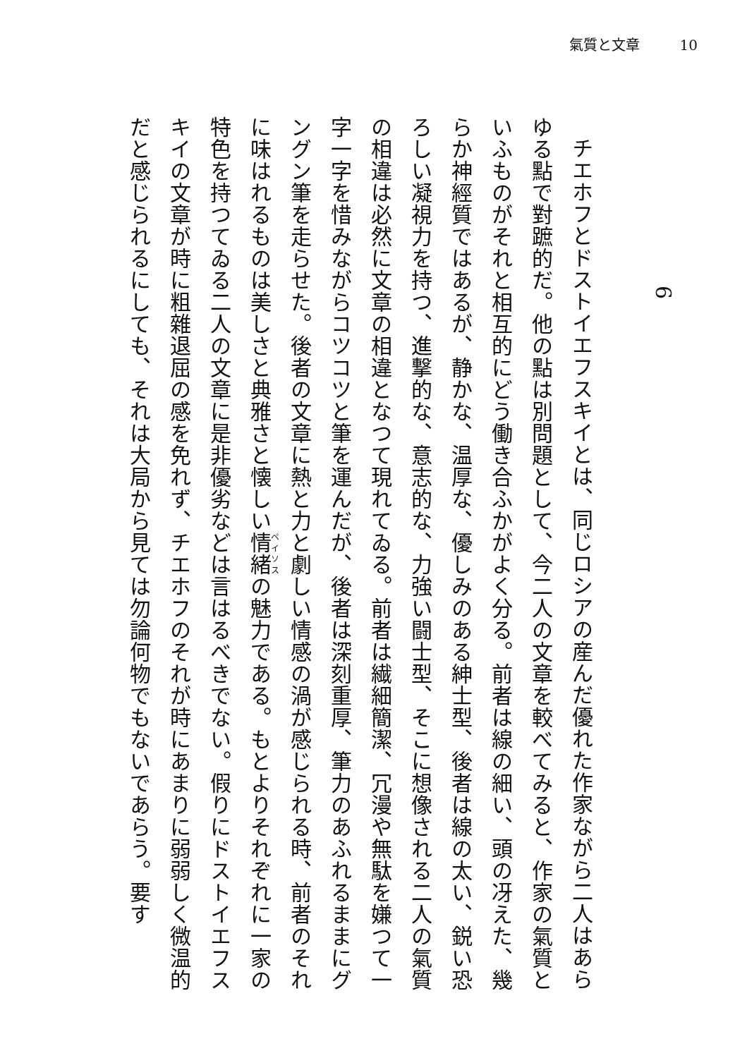氣質と文章 10
6
チエホフとドストイエフスキイとは、同じロシアの産んだ優れた作家ながら二人はあらゆる點で對蹠的だ。他の點は別問題として、今二人の文章を較べてみると、作家の氣質といふものがそれと相互的にどう働き合ふかがよく分る。前者は線の細い、頭の冴えた、幾らか神經質ではあるが、静かな、温厚な、優しみのある紳士型、後者は線の太い、鋭い恐ろしい凝視力を持つ、進撃的な、意志的な、力強い闘士型、そこに想像される二人の氣質の相違は必然に文章の相違となつて現れてゐる。前者は繊細簡潔、冗漫や無駄を嫌つて一字一字を惜みながらコツコツと筆を運んだが、後者は深刻重厚、筆力のあふれるままにグングン筆を走らせた。後者の文章に熱と力と劇しい情感の渦が感じられる時、前者のそれに味はれるものは美しさと典雅さと懐しい情緒の魅力である。もとよりそれぞれに一家の特色を持つてゐる二人の文章に是非優劣などは言はるべきでない。假りにドストイエフスキイの文章が時に粗雜退屈の感を免れず、チエホフのそれが時にあまりに弱弱しく微温的だと感じられるにしても、それは大局から見ては勿論何物でもないであらう。要す